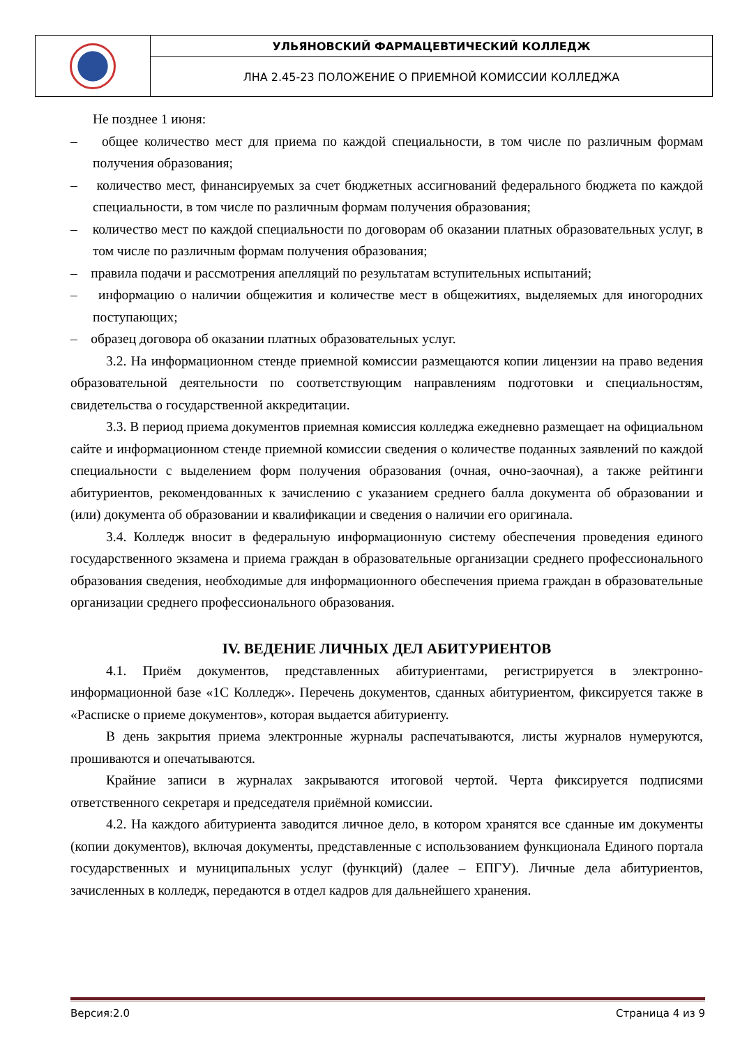| | УЛЬЯНОВСКИЙ ФАРМАЦЕВТИЧЕСКИЙ КОЛЛЕДЖ |
| | ЛНА 2.45-23 ПОЛОЖЕНИЕ О ПРИЕМНОЙ КОМИССИИ КОЛЛЕДЖА |
Не позднее 1 июня:
– общее количество мест для приема по каждой специальности, в том числе по различным формам получения образования;
– количество мест, финансируемых за счет бюджетных ассигнований федерального бюджета по каждой специальности, в том числе по различным формам получения образования;
– количество мест по каждой специальности по договорам об оказании платных образовательных услуг, в том числе по различным формам получения образования;
– правила подачи и рассмотрения апелляций по результатам вступительных испытаний;
– информацию о наличии общежития и количестве мест в общежитиях, выделяемых для иногородних поступающих;
– образец договора об оказании платных образовательных услуг.
3.2. На информационном стенде приемной комиссии размещаются копии лицензии на право ведения образовательной деятельности по соответствующим направлениям подготовки и специальностям, свидетельства о государственной аккредитации.
3.3. В период приема документов приемная комиссия колледжа ежедневно размещает на официальном сайте и информационном стенде приемной комиссии сведения о количестве поданных заявлений по каждой специальности с выделением форм получения образования (очная, очно-заочная), а также рейтинги абитуриентов, рекомендованных к зачислению с указанием среднего балла документа об образовании и (или) документа об образовании и квалификации и сведения о наличии его оригинала.
3.4. Колледж вносит в федеральную информационную систему обеспечения проведения единого государственного экзамена и приема граждан в образовательные организации среднего профессионального образования сведения, необходимые для информационного обеспечения приема граждан в образовательные организации среднего профессионального образования.
IV. ВЕДЕНИЕ ЛИЧНЫХ ДЕЛ АБИТУРИЕНТОВ
4.1. Приём документов, представленных абитуриентами, регистрируется в электронно-информационной базе «1С Колледж». Перечень документов, сданных абитуриентом, фиксируется также в «Расписке о приеме документов», которая выдается абитуриенту.
В день закрытия приема электронные журналы распечатываются, листы журналов нумеруются, прошиваются и опечатываются.
Крайние записи в журналах закрываются итоговой чертой. Черта фиксируется подписями ответственного секретаря и председателя приёмной комиссии.
4.2. На каждого абитуриента заводится личное дело, в котором хранятся все сданные им документы (копии документов), включая документы, представленные с использованием функционала Единого портала государственных и муниципальных услуг (функций) (далее – ЕПГУ). Личные дела абитуриентов, зачисленных в колледж, передаются в отдел кадров для дальнейшего хранения.
Версия:2.0 Страница 4 из 9